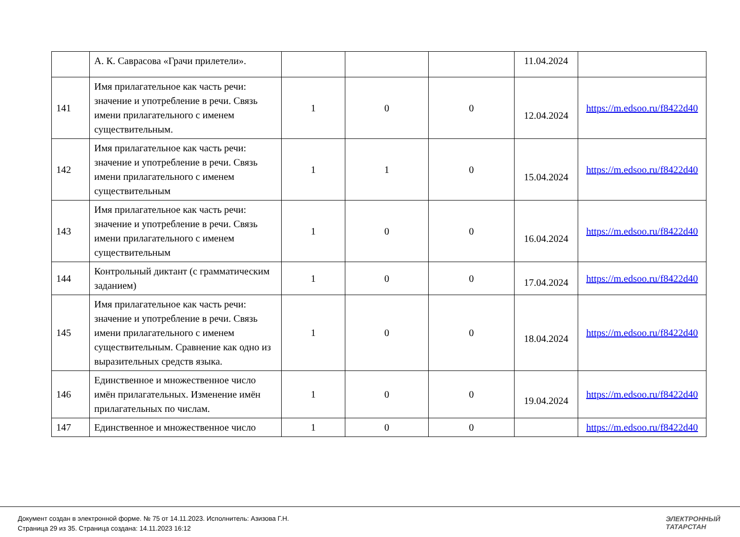| | А. К. Саврасова «Грачи прилетели». | | | | 11.04.2024 | |
| 141 | Имя прилагательное как часть речи: значение и употребление в речи. Связь имени прилагательного с именем существительным. | 1 | 0 | 0 | 12.04.2024 | https://m.edsoo.ru/f8422d40 |
| 142 | Имя прилагательное как часть речи: значение и употребление в речи. Связь имени прилагательного с именем существительным | 1 | 1 | 0 | 15.04.2024 | https://m.edsoo.ru/f8422d40 |
| 143 | Имя прилагательное как часть речи: значение и употребление в речи. Связь имени прилагательного с именем существительным | 1 | 0 | 0 | 16.04.2024 | https://m.edsoo.ru/f8422d40 |
| 144 | Контрольный диктант (с грамматическим заданием) | 1 | 0 | 0 | 17.04.2024 | https://m.edsoo.ru/f8422d40 |
| 145 | Имя прилагательное как часть речи: значение и употребление в речи. Связь имени прилагательного с именем существительным. Сравнение как одно из выразительных средств языка. | 1 | 0 | 0 | 18.04.2024 | https://m.edsoo.ru/f8422d40 |
| 146 | Единственное и множественное число имён прилагательных. Изменение имён прилагательных по числам. | 1 | 0 | 0 | 19.04.2024 | https://m.edsoo.ru/f8422d40 |
| 147 | Единственное и множественное число | 1 | 0 | 0 | | https://m.edsoo.ru/f8422d40 |
Документ создан в электронной форме. № 75 от 14.11.2023. Исполнитель: Азизова Г.Н.
Страница 29 из 35. Страница создана: 14.11.2023 16:12
ЭЛЕКТРОННЫЙ
ТАТАРСТАН